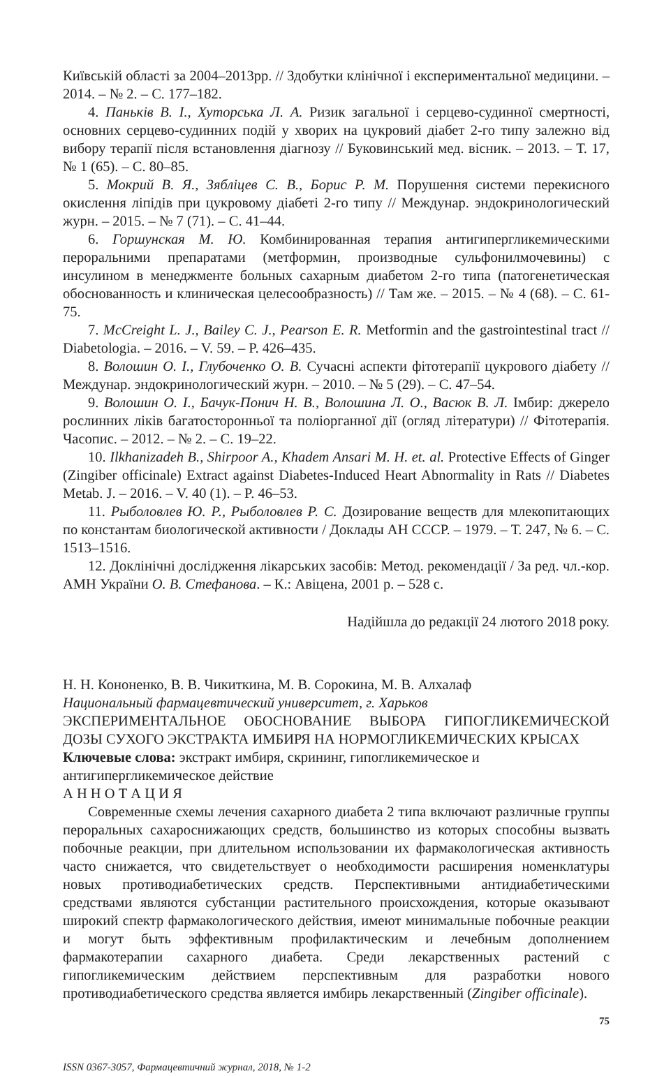Київській області за 2004–2013рр. // Здобутки клінічної і експериментальної медицини. – 2014. – № 2. – С. 177–182.
4. Паньків В. І., Хуторська Л. А. Ризик загальної і серцево-судинної смертності, основних серцево-судинних подій у хворих на цукровий діабет 2-го типу залежно від вибору терапії після встановлення діагнозу // Буковинський мед. вісник. – 2013. – Т. 17, № 1 (65). – С. 80–85.
5. Мокрий В. Я., Зяблiцев С. В., Борис Р. М. Порушення системи перекисного окислення ліпідів при цукровому діабеті 2-го типу // Междунар. эндокринологический журн. – 2015. – № 7 (71). – С. 41–44.
6. Горшунская М. Ю. Комбинированная терапия антигипергликемическими пероральними препаратами (метформин, производные сульфонилмочевины) с инсулином в менеджменте больных сахарным диабетом 2-го типа (патогенетическая обоснованность и клиническая целесообразность) // Там же. – 2015. – № 4 (68). – С. 61-75.
7. McCreight L. J., Bailey C. J., Pearson E. R. Metformin and the gastrointestinal tract // Diabetologia. – 2016. – V. 59. – P. 426–435.
8. Волошин О. І., Глубоченко О. В. Сучасні аспекти фітотерапії цукрового діабету // Междунар. эндокринологический журн. – 2010. – № 5 (29). – С. 47–54.
9. Волошин О. І., Бачук-Понич Н. В., Волошина Л. О., Васюк В. Л. Імбир: джерело рослинних ліків багатосторонньої та поліорганної дії (огляд літератури) // Фітотерапія. Часопис. – 2012. – № 2. – С. 19–22.
10. Ilkhanizadeh B., Shirpoor A., Khadem Ansari M. H. et. al. Protective Effects of Ginger (Zingiber officinale) Extract against Diabetes-Induced Heart Abnormality in Rats // Diabetes Metab. J. – 2016. – V. 40 (1). – P. 46–53.
11. Рыболовлев Ю. Р., Рыболовлев Р. С. Дозирование веществ для млекопитающих по константам биологической активности / Доклады АН СССР. – 1979. – Т. 247, № 6. – С. 1513–1516.
12. Доклінічні дослідження лікарських засобів: Метод. рекомендації / За ред. чл.-кор. АМН України О. В. Стефанова. – К.: Авіцена, 2001 р. – 528 с.
Надійшла до редакції 24 лютого 2018 року.
Н. Н. Кононенко, В. В. Чикиткина, М. В. Сорокина, М. В. Алхалаф
Национальный фармацевтический университет, г. Харьков
ЭКСПЕРИМЕНТАЛЬНОЕ ОБОСНОВАНИЕ ВЫБОРА ГИПОГЛИКЕМИЧЕСКОЙ ДОЗЫ СУХОГО ЭКСТРАКТА ИМБИРЯ НА НОРМОГЛИКЕМИЧЕСКИХ КРЫСАХ
Ключевые слова: экстракт имбиря, скрининг, гипогликемическое и
антигипергликемическое действие
А Н Н О Т А Ц И Я
Современные схемы лечения сахарного диабета 2 типа включают различные группы пероральных сахароснижающих средств, большинство из которых способны вызвать побочные реакции, при длительном использовании их фармакологическая активность часто снижается, что свидетельствует о необходимости расширения номенклатуры новых противодиабетических средств. Перспективными антидиабетическими средствами являются субстанции растительного происхождения, которые оказывают широкий спектр фармакологического действия, имеют минимальные побочные реакции и могут быть эффективным профилактическим и лечебным дополнением фармакотерапии сахарного диабета. Среди лекарственных растений с гипогликемическим действием перспективным для разработки нового противодиабетического средства является имбирь лекарственный (Zingiber officinale).
75
ISSN 0367-3057, Фармацевтичний журнал, 2018, № 1-2